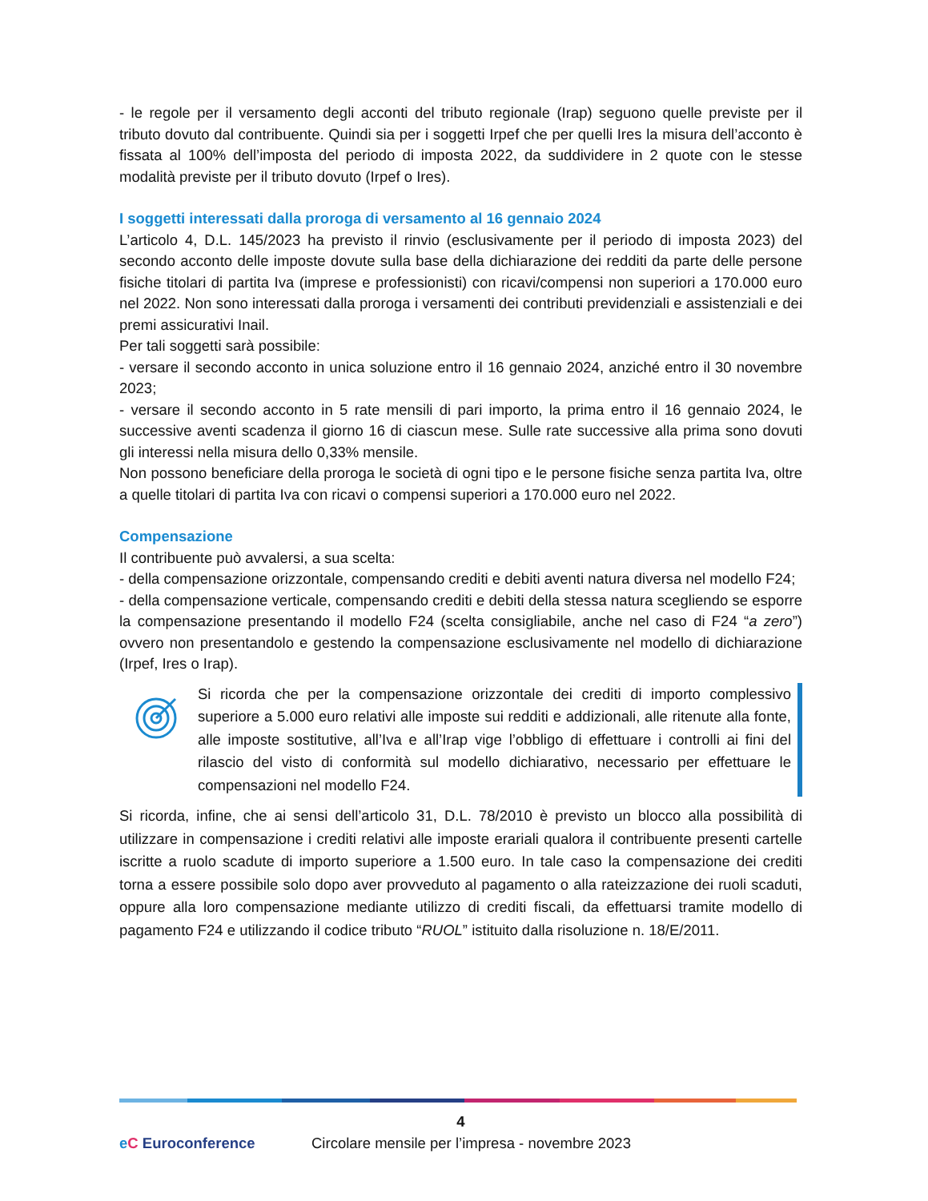- le regole per il versamento degli acconti del tributo regionale (Irap) seguono quelle previste per il tributo dovuto dal contribuente. Quindi sia per i soggetti Irpef che per quelli Ires la misura dell’acconto è fissata al 100% dell’imposta del periodo di imposta 2022, da suddividere in 2 quote con le stesse modalità previste per il tributo dovuto (Irpef o Ires).
I soggetti interessati dalla proroga di versamento al 16 gennaio 2024
L’articolo 4, D.L. 145/2023 ha previsto il rinvio (esclusivamente per il periodo di imposta 2023) del secondo acconto delle imposte dovute sulla base della dichiarazione dei redditi da parte delle persone fisiche titolari di partita Iva (imprese e professionisti) con ricavi/compensi non superiori a 170.000 euro nel 2022. Non sono interessati dalla proroga i versamenti dei contributi previdenziali e assistenziali e dei premi assicurativi Inail.
Per tali soggetti sarà possibile:
- versare il secondo acconto in unica soluzione entro il 16 gennaio 2024, anziché entro il 30 novembre 2023;
- versare il secondo acconto in 5 rate mensili di pari importo, la prima entro il 16 gennaio 2024, le successive aventi scadenza il giorno 16 di ciascun mese. Sulle rate successive alla prima sono dovuti gli interessi nella misura dello 0,33% mensile.
Non possono beneficiare della proroga le società di ogni tipo e le persone fisiche senza partita Iva, oltre a quelle titolari di partita Iva con ricavi o compensi superiori a 170.000 euro nel 2022.
Compensazione
Il contribuente può avvalersi, a sua scelta:
- della compensazione orizzontale, compensando crediti e debiti aventi natura diversa nel modello F24;
- della compensazione verticale, compensando crediti e debiti della stessa natura scegliendo se esporre la compensazione presentando il modello F24 (scelta consigliabile, anche nel caso di F24 “a zero”) ovvero non presentandolo e gestendo la compensazione esclusivamente nel modello di dichiarazione (Irpef, Ires o Irap).
Si ricorda che per la compensazione orizzontale dei crediti di importo complessivo superiore a 5.000 euro relativi alle imposte sui redditi e addizionali, alle ritenute alla fonte, alle imposte sostitutive, all’Iva e all’Irap vige l’obbligo di effettuare i controlli ai fini del rilascio del visto di conformità sul modello dichiarativo, necessario per effettuare le compensazioni nel modello F24.
Si ricorda, infine, che ai sensi dell’articolo 31, D.L. 78/2010 è previsto un blocco alla possibilità di utilizzare in compensazione i crediti relativi alle imposte erariali qualora il contribuente presenti cartelle iscritte a ruolo scadute di importo superiore a 1.500 euro. In tale caso la compensazione dei crediti torna a essere possibile solo dopo aver provveduto al pagamento o alla rateizzazione dei ruoli scaduti, oppure alla loro compensazione mediante utilizzo di crediti fiscali, da effettuarsi tramite modello di pagamento F24 e utilizzando il codice tributo “RUOL” istituito dalla risoluzione n. 18/E/2011.
4
eC Euroconference
Circolare mensile per l’impresa - novembre 2023